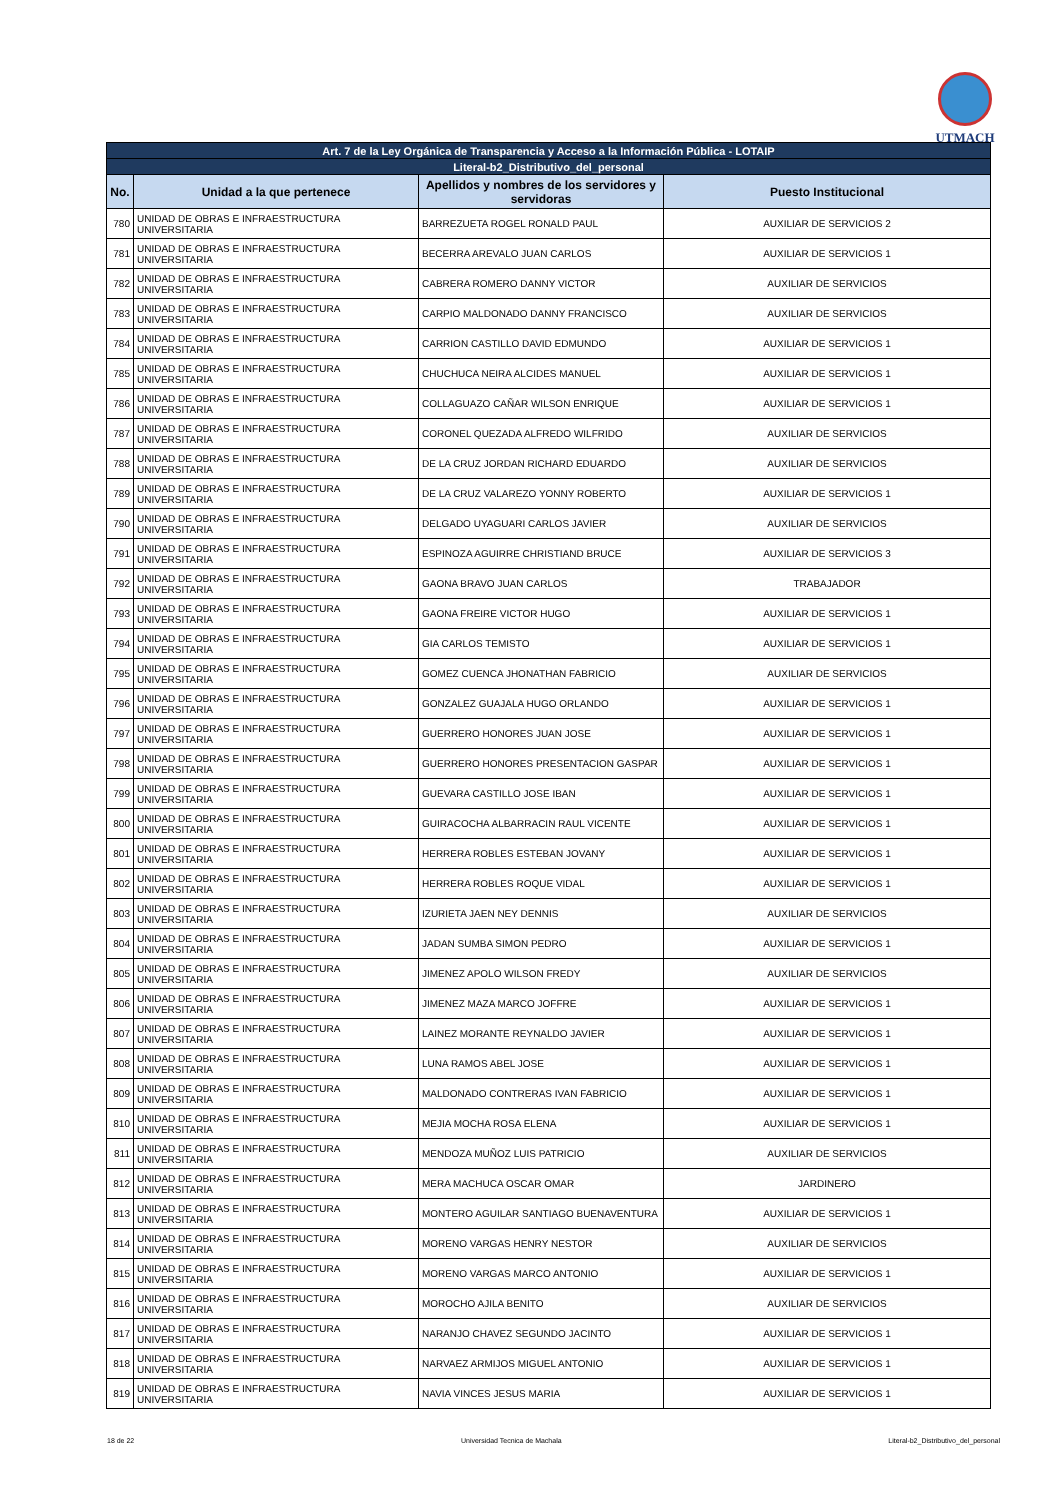UTMACH
| Art. 7 de la Ley Orgánica de Transparencia y Acceso a la Información Pública - LOTAIP | | | |
| --- | --- | --- | --- |
| Literal-b2_Distributivo_del_personal | | | |
| No. | Unidad a la que pertenece | Apellidos y nombres de los servidores y servidoras | Puesto Institucional |
| 780 | UNIDAD DE OBRAS E INFRAESTRUCTURA UNIVERSITARIA | BARREZUETA ROGEL RONALD PAUL | AUXILIAR DE SERVICIOS 2 |
| 781 | UNIDAD DE OBRAS E INFRAESTRUCTURA UNIVERSITARIA | BECERRA AREVALO JUAN CARLOS | AUXILIAR DE SERVICIOS 1 |
| 782 | UNIDAD DE OBRAS E INFRAESTRUCTURA UNIVERSITARIA | CABRERA ROMERO DANNY VICTOR | AUXILIAR DE SERVICIOS |
| 783 | UNIDAD DE OBRAS E INFRAESTRUCTURA UNIVERSITARIA | CARPIO MALDONADO DANNY FRANCISCO | AUXILIAR DE SERVICIOS |
| 784 | UNIDAD DE OBRAS E INFRAESTRUCTURA UNIVERSITARIA | CARRION CASTILLO DAVID EDMUNDO | AUXILIAR DE SERVICIOS 1 |
| 785 | UNIDAD DE OBRAS E INFRAESTRUCTURA UNIVERSITARIA | CHUCHUCA NEIRA ALCIDES MANUEL | AUXILIAR DE SERVICIOS 1 |
| 786 | UNIDAD DE OBRAS E INFRAESTRUCTURA UNIVERSITARIA | COLLAGUAZO CAÑAR WILSON ENRIQUE | AUXILIAR DE SERVICIOS 1 |
| 787 | UNIDAD DE OBRAS E INFRAESTRUCTURA UNIVERSITARIA | CORONEL QUEZADA ALFREDO WILFRIDO | AUXILIAR DE SERVICIOS |
| 788 | UNIDAD DE OBRAS E INFRAESTRUCTURA UNIVERSITARIA | DE LA CRUZ JORDAN RICHARD EDUARDO | AUXILIAR DE SERVICIOS |
| 789 | UNIDAD DE OBRAS E INFRAESTRUCTURA UNIVERSITARIA | DE LA CRUZ VALAREZO YONNY ROBERTO | AUXILIAR DE SERVICIOS 1 |
| 790 | UNIDAD DE OBRAS E INFRAESTRUCTURA UNIVERSITARIA | DELGADO UYAGUARI CARLOS JAVIER | AUXILIAR DE SERVICIOS |
| 791 | UNIDAD DE OBRAS E INFRAESTRUCTURA UNIVERSITARIA | ESPINOZA AGUIRRE CHRISTIAND BRUCE | AUXILIAR DE SERVICIOS 3 |
| 792 | UNIDAD DE OBRAS E INFRAESTRUCTURA UNIVERSITARIA | GAONA BRAVO JUAN CARLOS | TRABAJADOR |
| 793 | UNIDAD DE OBRAS E INFRAESTRUCTURA UNIVERSITARIA | GAONA FREIRE VICTOR HUGO | AUXILIAR DE SERVICIOS 1 |
| 794 | UNIDAD DE OBRAS E INFRAESTRUCTURA UNIVERSITARIA | GIA CARLOS TEMISTO | AUXILIAR DE SERVICIOS 1 |
| 795 | UNIDAD DE OBRAS E INFRAESTRUCTURA UNIVERSITARIA | GOMEZ CUENCA JHONATHAN FABRICIO | AUXILIAR DE SERVICIOS |
| 796 | UNIDAD DE OBRAS E INFRAESTRUCTURA UNIVERSITARIA | GONZALEZ GUAJALA HUGO ORLANDO | AUXILIAR DE SERVICIOS 1 |
| 797 | UNIDAD DE OBRAS E INFRAESTRUCTURA UNIVERSITARIA | GUERRERO HONORES JUAN JOSE | AUXILIAR DE SERVICIOS 1 |
| 798 | UNIDAD DE OBRAS E INFRAESTRUCTURA UNIVERSITARIA | GUERRERO HONORES PRESENTACION GASPAR | AUXILIAR DE SERVICIOS 1 |
| 799 | UNIDAD DE OBRAS E INFRAESTRUCTURA UNIVERSITARIA | GUEVARA CASTILLO JOSE IBAN | AUXILIAR DE SERVICIOS 1 |
| 800 | UNIDAD DE OBRAS E INFRAESTRUCTURA UNIVERSITARIA | GUIRACOCHA ALBARRACIN RAUL VICENTE | AUXILIAR DE SERVICIOS 1 |
| 801 | UNIDAD DE OBRAS E INFRAESTRUCTURA UNIVERSITARIA | HERRERA ROBLES ESTEBAN JOVANY | AUXILIAR DE SERVICIOS 1 |
| 802 | UNIDAD DE OBRAS E INFRAESTRUCTURA UNIVERSITARIA | HERRERA ROBLES ROQUE VIDAL | AUXILIAR DE SERVICIOS 1 |
| 803 | UNIDAD DE OBRAS E INFRAESTRUCTURA UNIVERSITARIA | IZURIETA JAEN NEY DENNIS | AUXILIAR DE SERVICIOS |
| 804 | UNIDAD DE OBRAS E INFRAESTRUCTURA UNIVERSITARIA | JADAN SUMBA SIMON PEDRO | AUXILIAR DE SERVICIOS 1 |
| 805 | UNIDAD DE OBRAS E INFRAESTRUCTURA UNIVERSITARIA | JIMENEZ APOLO WILSON FREDY | AUXILIAR DE SERVICIOS |
| 806 | UNIDAD DE OBRAS E INFRAESTRUCTURA UNIVERSITARIA | JIMENEZ MAZA MARCO JOFFRE | AUXILIAR DE SERVICIOS 1 |
| 807 | UNIDAD DE OBRAS E INFRAESTRUCTURA UNIVERSITARIA | LAINEZ MORANTE REYNALDO JAVIER | AUXILIAR DE SERVICIOS 1 |
| 808 | UNIDAD DE OBRAS E INFRAESTRUCTURA UNIVERSITARIA | LUNA RAMOS ABEL JOSE | AUXILIAR DE SERVICIOS 1 |
| 809 | UNIDAD DE OBRAS E INFRAESTRUCTURA UNIVERSITARIA | MALDONADO CONTRERAS IVAN FABRICIO | AUXILIAR DE SERVICIOS 1 |
| 810 | UNIDAD DE OBRAS E INFRAESTRUCTURA UNIVERSITARIA | MEJIA MOCHA ROSA ELENA | AUXILIAR DE SERVICIOS 1 |
| 811 | UNIDAD DE OBRAS E INFRAESTRUCTURA UNIVERSITARIA | MENDOZA MUÑOZ LUIS PATRICIO | AUXILIAR DE SERVICIOS |
| 812 | UNIDAD DE OBRAS E INFRAESTRUCTURA UNIVERSITARIA | MERA MACHUCA OSCAR OMAR | JARDINERO |
| 813 | UNIDAD DE OBRAS E INFRAESTRUCTURA UNIVERSITARIA | MONTERO AGUILAR SANTIAGO BUENAVENTURA | AUXILIAR DE SERVICIOS 1 |
| 814 | UNIDAD DE OBRAS E INFRAESTRUCTURA UNIVERSITARIA | MORENO VARGAS HENRY NESTOR | AUXILIAR DE SERVICIOS |
| 815 | UNIDAD DE OBRAS E INFRAESTRUCTURA UNIVERSITARIA | MORENO VARGAS MARCO ANTONIO | AUXILIAR DE SERVICIOS 1 |
| 816 | UNIDAD DE OBRAS E INFRAESTRUCTURA UNIVERSITARIA | MOROCHO AJILA BENITO | AUXILIAR DE SERVICIOS |
| 817 | UNIDAD DE OBRAS E INFRAESTRUCTURA UNIVERSITARIA | NARANJO CHAVEZ SEGUNDO JACINTO | AUXILIAR DE SERVICIOS 1 |
| 818 | UNIDAD DE OBRAS E INFRAESTRUCTURA UNIVERSITARIA | NARVAEZ ARMIJOS MIGUEL ANTONIO | AUXILIAR DE SERVICIOS 1 |
| 819 | UNIDAD DE OBRAS E INFRAESTRUCTURA UNIVERSITARIA | NAVIA VINCES JESUS MARIA | AUXILIAR DE SERVICIOS 1 |
18 de 22 Universidad Tecnica de Machala Literal-b2_Distributivo_del_personal